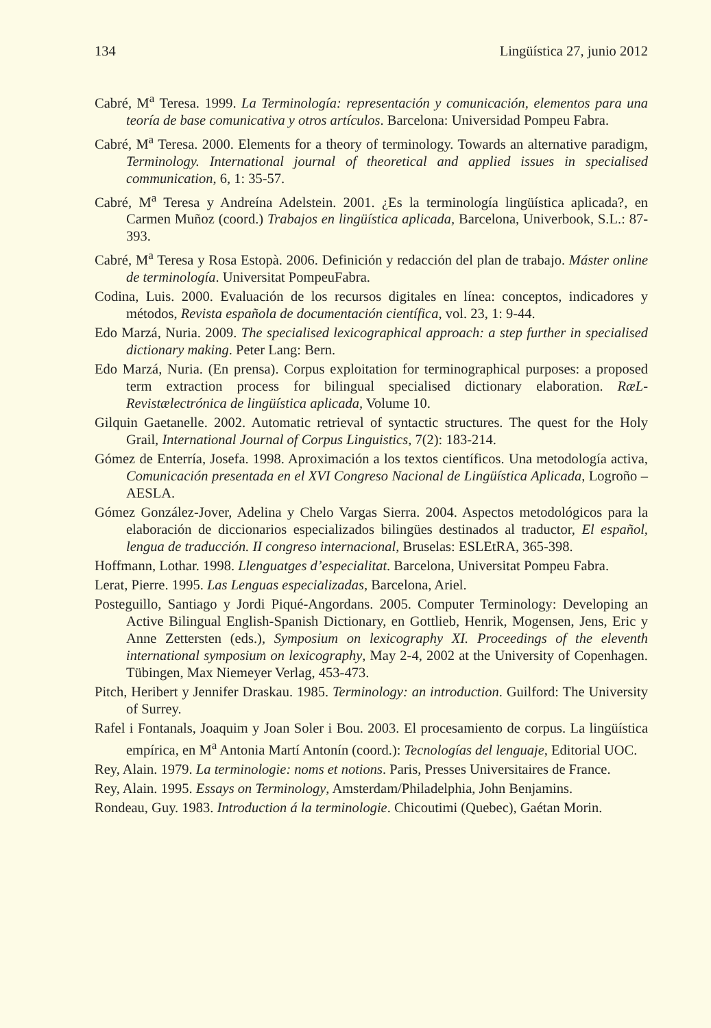134 Lingüística 27, junio 2012
Cabré, M<sup>a</sup> Teresa. 1999. La Terminología: representación y comunicación, elementos para una teoría de base comunicativa y otros artículos. Barcelona: Universidad Pompeu Fabra.
Cabré, M<sup>a</sup> Teresa. 2000. Elements for a theory of terminology. Towards an alternative paradigm, Terminology. International journal of theoretical and applied issues in specialised communication, 6, 1: 35-57.
Cabré, M<sup>a</sup> Teresa y Andreína Adelstein. 2001. ¿Es la terminología lingüística aplicada?, en Carmen Muñoz (coord.) Trabajos en lingüística aplicada, Barcelona, Univerbook, S.L.: 87-393.
Cabré, M<sup>a</sup> Teresa y Rosa Estopà. 2006. Definición y redacción del plan de trabajo. Máster online de terminología. Universitat PompeuFabra.
Codina, Luis. 2000. Evaluación de los recursos digitales en línea: conceptos, indicadores y métodos, Revista española de documentación científica, vol. 23, 1: 9-44.
Edo Marzá, Nuria. 2009. The specialised lexicographical approach: a step further in specialised dictionary making. Peter Lang: Bern.
Edo Marzá, Nuria. (En prensa). Corpus exploitation for terminographical purposes: a proposed term extraction process for bilingual specialised dictionary elaboration. RæL-Revistælectrónica de lingüística aplicada, Volume 10.
Gilquin Gaetanelle. 2002. Automatic retrieval of syntactic structures. The quest for the Holy Grail, International Journal of Corpus Linguistics, 7(2): 183-214.
Gómez de Enterría, Josefa. 1998. Aproximación a los textos científicos. Una metodología activa, Comunicación presentada en el XVI Congreso Nacional de Lingüística Aplicada, Logroño – AESLA.
Gómez González-Jover, Adelina y Chelo Vargas Sierra. 2004. Aspectos metodológicos para la elaboración de diccionarios especializados bilingües destinados al traductor, El español, lengua de traducción. II congreso internacional, Bruselas: ESLEtRA, 365-398.
Hoffmann, Lothar. 1998. Llenguatges d’especialitat. Barcelona, Universitat Pompeu Fabra.
Lerat, Pierre. 1995. Las Lenguas especializadas, Barcelona, Ariel.
Posteguillo, Santiago y Jordi Piqué-Angordans. 2005. Computer Terminology: Developing an Active Bilingual English-Spanish Dictionary, en Gottlieb, Henrik, Mogensen, Jens, Eric y Anne Zettersten (eds.), Symposium on lexicography XI. Proceedings of the eleventh international symposium on lexicography, May 2-4, 2002 at the University of Copenhagen. Tübingen, Max Niemeyer Verlag, 453-473.
Pitch, Heribert y Jennifer Draskau. 1985. Terminology: an introduction. Guilford: The University of Surrey.
Rafel i Fontanals, Joaquim y Joan Soler i Bou. 2003. El procesamiento de corpus. La lingüística empírica, en M<sup>a</sup> Antonia Martí Antonín (coord.): Tecnologías del lenguaje, Editorial UOC.
Rey, Alain. 1979. La terminologie: noms et notions. Paris, Presses Universitaires de France.
Rey, Alain. 1995. Essays on Terminology, Amsterdam/Philadelphia, John Benjamins.
Rondeau, Guy. 1983. Introduction á la terminologie. Chicoutimi (Quebec), Gaétan Morin.